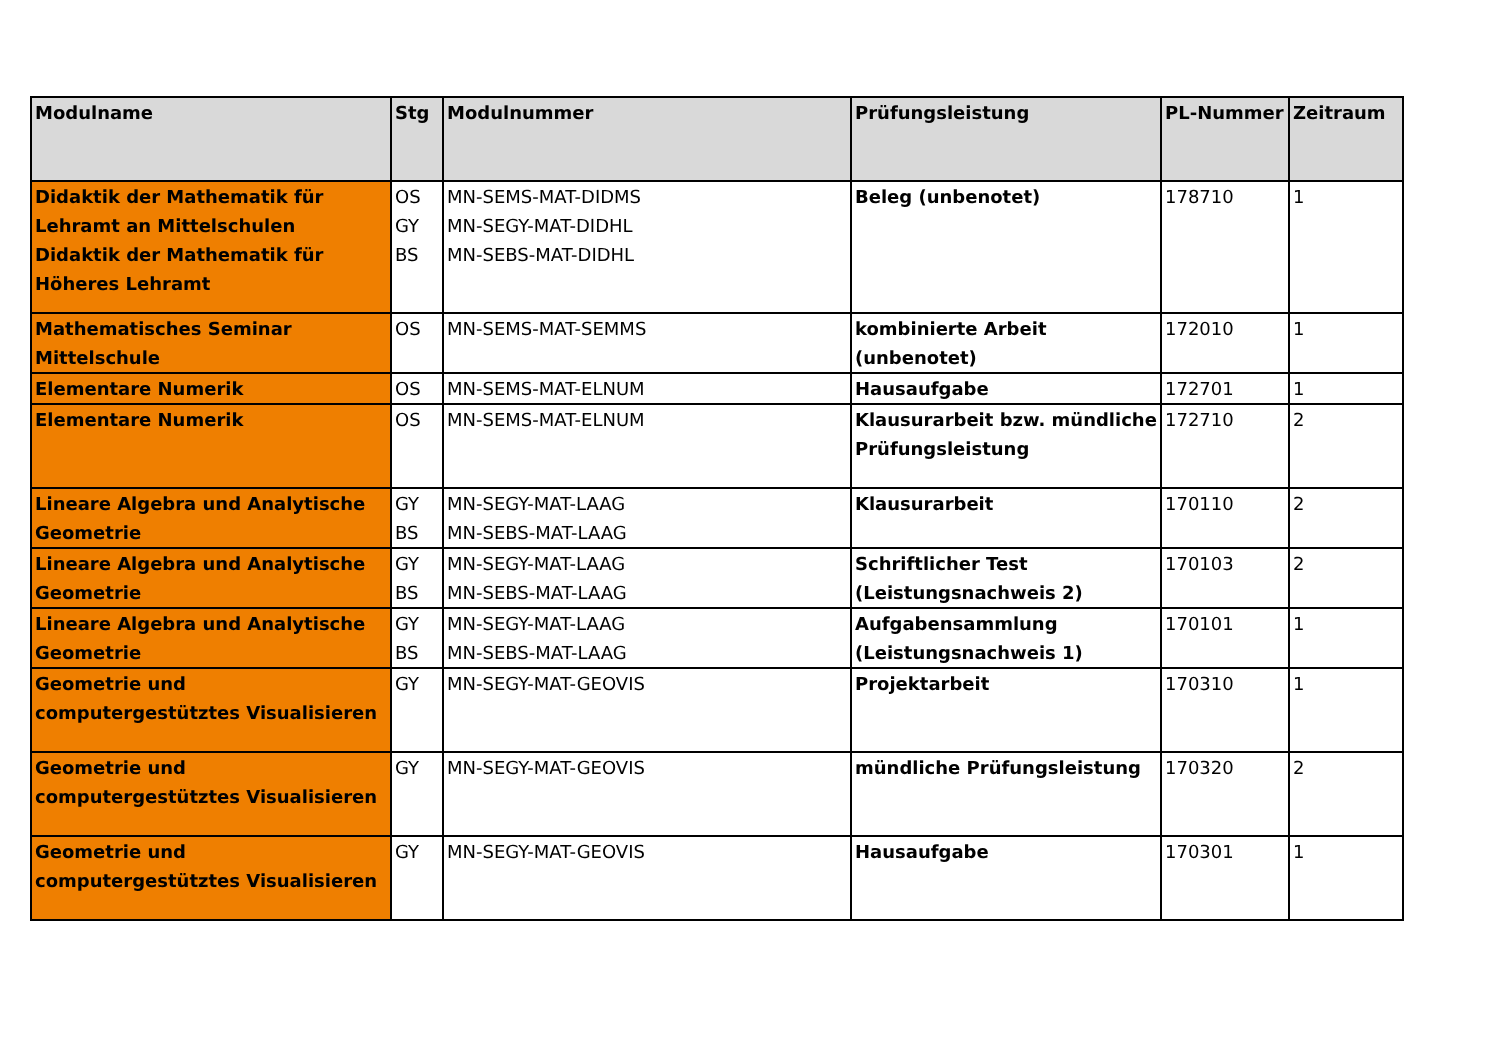| Modulname | Stg | Modulnummer | Prüfungsleistung | PL-Nummer | Zeitraum |
| --- | --- | --- | --- | --- | --- |
| Didaktik der Mathematik für Lehramt an Mittelschulen Didaktik der Mathematik für Höheres Lehramt | OS GY BS | MN-SEMS-MAT-DIDMS MN-SEGY-MAT-DIDHL MN-SEBS-MAT-DIDHL | Beleg (unbenotet) | 178710 | 1 |
| Mathematisches Seminar Mittelschule | OS | MN-SEMS-MAT-SEMMS | kombinierte Arbeit (unbenotet) | 172010 | 1 |
| Elementare Numerik | OS | MN-SEMS-MAT-ELNUM | Hausaufgabe | 172701 | 1 |
| Elementare Numerik | OS | MN-SEMS-MAT-ELNUM | Klausurarbeit bzw. mündliche Prüfungsleistung | 172710 | 2 |
| Lineare Algebra und Analytische Geometrie | GY BS | MN-SEGY-MAT-LAAG MN-SEBS-MAT-LAAG | Klausurarbeit | 170110 | 2 |
| Lineare Algebra und Analytische Geometrie | GY BS | MN-SEGY-MAT-LAAG MN-SEBS-MAT-LAAG | Schriftlicher Test (Leistungsnachweis 2) | 170103 | 2 |
| Lineare Algebra und Analytische Geometrie | GY BS | MN-SEGY-MAT-LAAG MN-SEBS-MAT-LAAG | Aufgabensammlung (Leistungsnachweis 1) | 170101 | 1 |
| Geometrie und computergestütztes Visualisieren | GY | MN-SEGY-MAT-GEOVIS | Projektarbeit | 170310 | 1 |
| Geometrie und computergestütztes Visualisieren | GY | MN-SEGY-MAT-GEOVIS | mündliche Prüfungsleistung | 170320 | 2 |
| Geometrie und computergestütztes Visualisieren | GY | MN-SEGY-MAT-GEOVIS | Hausaufgabe | 170301 | 1 |